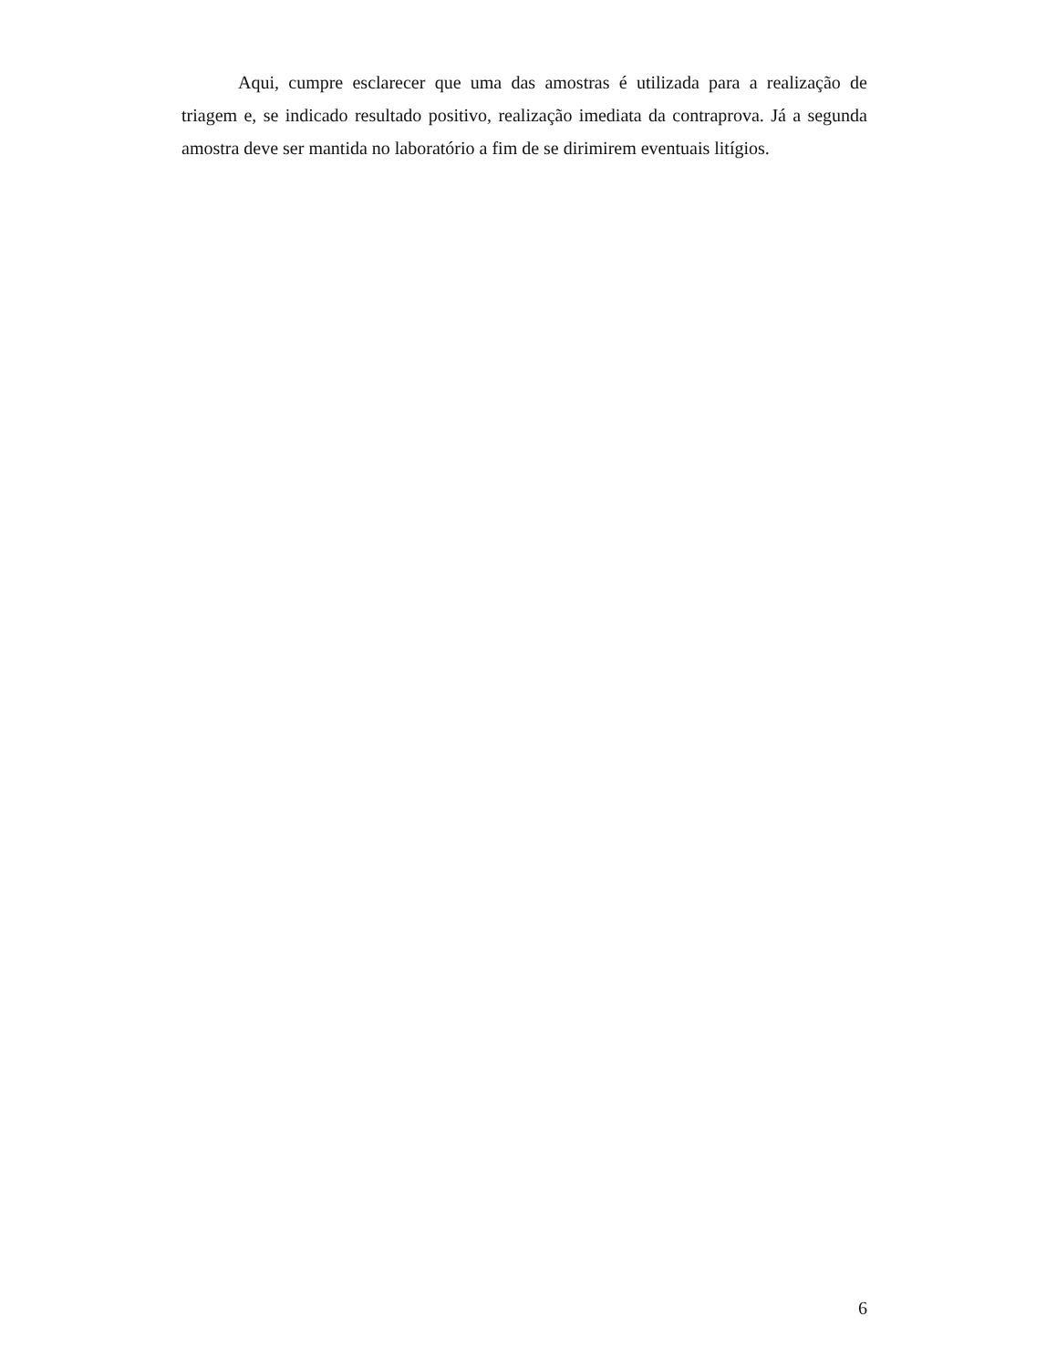Aqui, cumpre esclarecer que uma das amostras é utilizada para a realização de triagem e, se indicado resultado positivo, realização imediata da contraprova. Já a segunda amostra deve ser mantida no laboratório a fim de se dirimirem eventuais litígios.
6